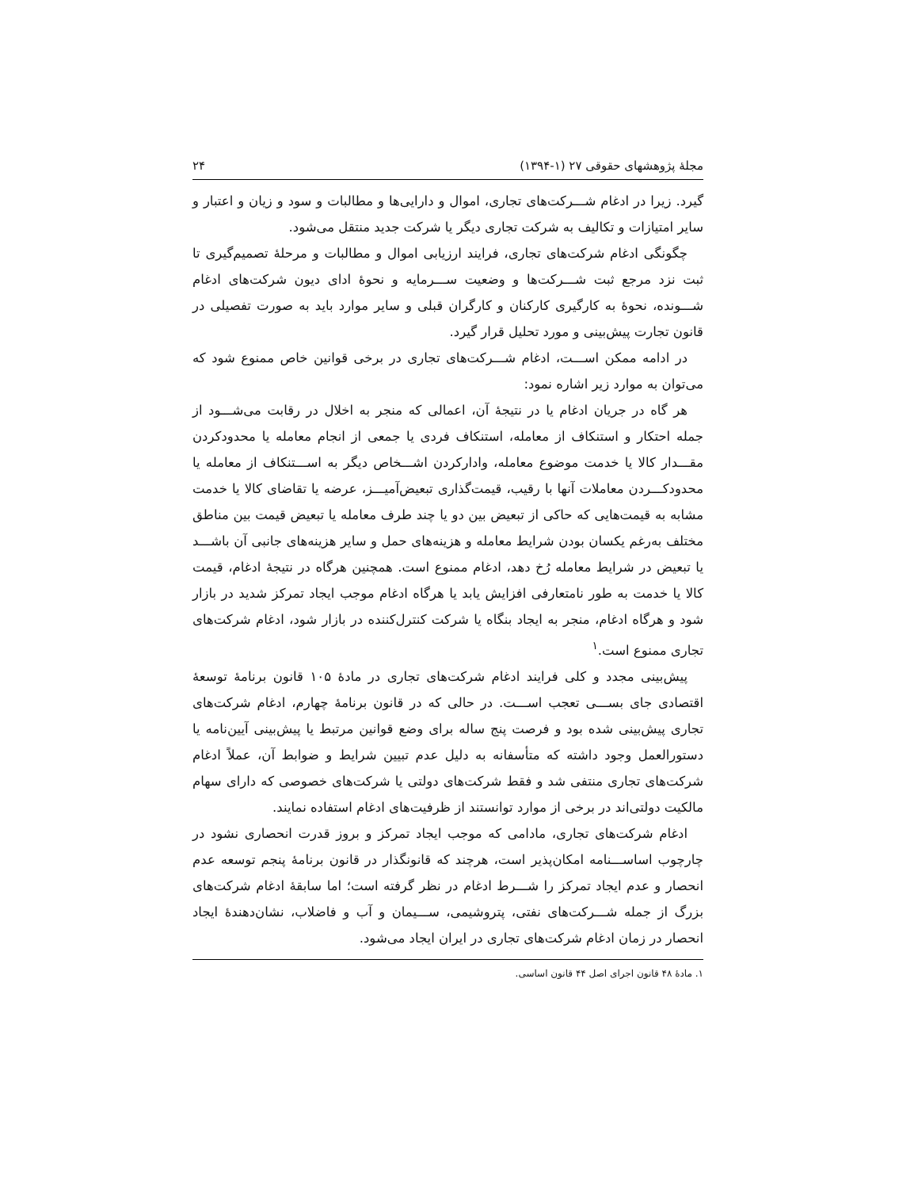مجلهٔ پژوهشهای حقوقی ۲۷ (۱-۱۳۹۴) ۲۴
گیرد. زیرا در ادغام شـــرکت‌های تجاری، اموال و دارایی‌ها و مطالبات و سود و زیان و اعتبار و سایر امتیازات و تکالیف به شرکت تجاری دیگر یا شرکت جدید منتقل می‌شود.
چگونگی ادغام شرکت‌های تجاری، فرایند ارزیابی اموال و مطالبات و مرحلهٔ تصمیم‌گیری تا ثبت نزد مرجع ثبت شـــرکت‌ها و وضعیت ســـرمایه و نحوهٔ ادای دیون شرکت‌های ادغام شـــونده، نحوهٔ به کارگیری کارکنان و کارگران قبلی و سایر موارد باید به صورت تفصیلی در قانون تجارت پیش‌بینی و مورد تحلیل قرار گیرد.
در ادامه ممکن اســـت، ادغام شـــرکت‌های تجاری در برخی قوانین خاص ممنوع شود که می‌توان به موارد زیر اشاره نمود:
هر گاه در جریان ادغام یا در نتیجهٔ آن، اعمالی که منجر به اخلال در رقابت می‌شـــود از جمله احتکار و استنکاف از معامله، استنکاف فردی یا جمعی از انجام معامله یا محدودکردن مقـــدار کالا یا خدمت موضوع معامله، وادارکردن اشـــخاص دیگر به اســـتنکاف از معامله یا محدودکـــردن معاملات آنها با رقیب، قیمت‌گذاری تبعیض‌آمیـــز، عرضه یا تقاضای کالا یا خدمت مشابه به قیمت‌هایی که حاکی از تبعیض بین دو یا چند طرف معامله یا تبعیض قیمت بین مناطق مختلف به‌رغم یکسان بودن شرایط معامله و هزینه‌های حمل و سایر هزینه‌های جانبی آن باشـــد یا تبعیض در شرایط معامله رُخ دهد، ادغام ممنوع است. همچنین هرگاه در نتیجهٔ ادغام، قیمت کالا یا خدمت به طور نامتعارفی افزایش یابد یا هرگاه ادغام موجب ایجاد تمرکز شدید در بازار شود و هرگاه ادغام، منجر به ایجاد بنگاه یا شرکت کنترل‌کننده در بازار شود، ادغام شرکت‌های تجاری ممنوع است.<sup>۱</sup>
پیش‌بینی مجدد و کلی فرایند ادغام شرکت‌های تجاری در مادهٔ ۱۰۵ قانون برنامهٔ توسعهٔ اقتصادی جای بســـی تعجب اســـت. در حالی که در قانون برنامهٔ چهارم، ادغام شرکت‌های تجاری پیش‌بینی شده بود و فرصت پنج ساله برای وضع قوانین مرتبط یا پیش‌بینی آیین‌نامه یا دستورالعمل وجود داشته که متأسفانه به دلیل عدم تبیین شرایط و ضوابط آن، عملاً ادغام شرکت‌های تجاری منتفی شد و فقط شرکت‌های دولتی یا شرکت‌های خصوصی که دارای سهام مالکیت دولتی‌اند در برخی از موارد توانستند از ظرفیت‌های ادغام استفاده نمایند.
ادغام شرکت‌های تجاری، مادامی که موجب ایجاد تمرکز و بروز قدرت انحصاری نشود در چارچوب اساســـنامه امکان‌پذیر است، هرچند که قانونگذار در قانون برنامهٔ پنجم توسعه عدم انحصار و عدم ایجاد تمرکز را شـــرط ادغام در نظر گرفته است؛ اما سابقهٔ ادغام شرکت‌های بزرگ از جمله شـــرکت‌های نفتی، پتروشیمی، ســـیمان و آب و فاضلاب، نشان‌دهندهٔ ایجاد انحصار در زمان ادغام شرکت‌های تجاری در ایران ایجاد می‌شود.
۱. مادهٔ ۴۸ قانون اجرای اصل ۴۴ قانون اساسی.